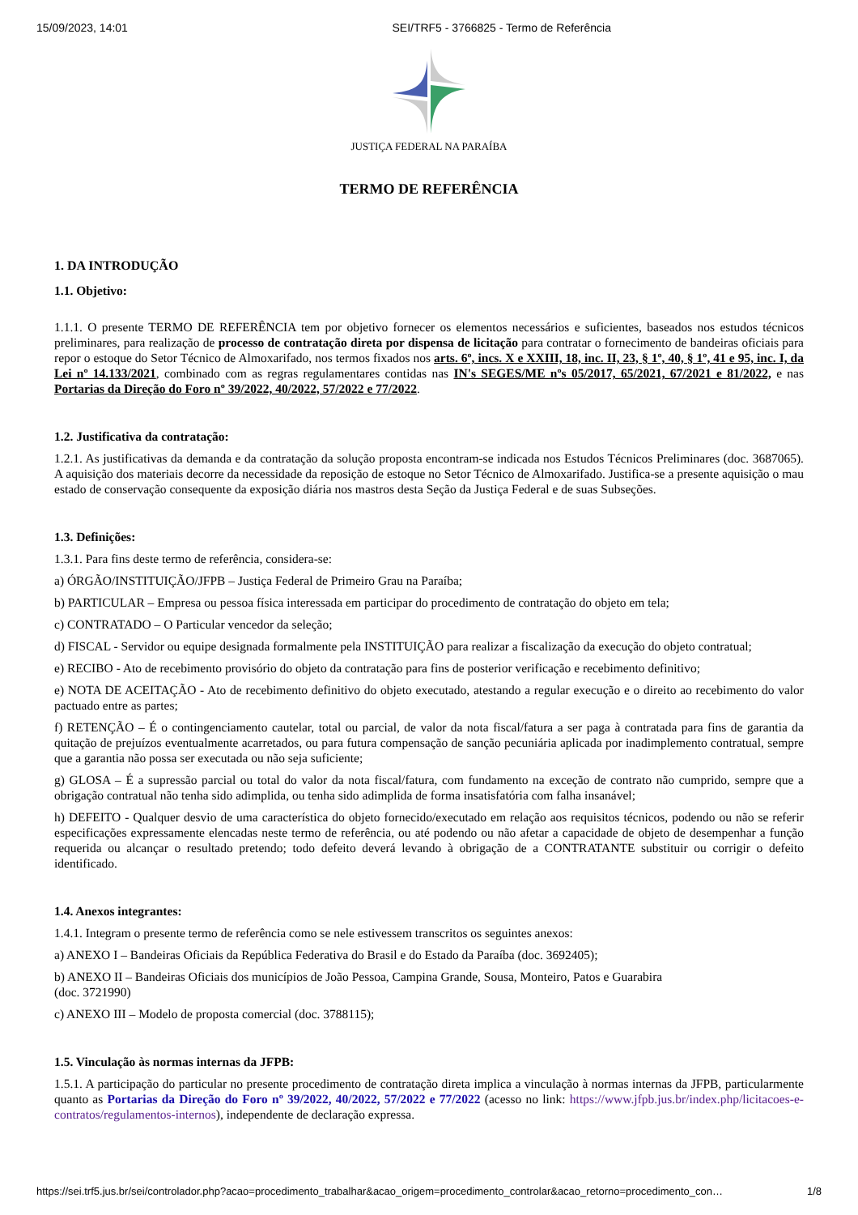15/09/2023, 14:01 SEI/TRF5 - 3766825 - Termo de Referência
JUSTIÇA FEDERAL NA PARAÍBA
TERMO DE REFERÊNCIA
1. DA INTRODUÇÃO
1.1. Objetivo:
1.1.1. O presente TERMO DE REFERÊNCIA tem por objetivo fornecer os elementos necessários e suficientes, baseados nos estudos técnicos preliminares, para realização de processo de contratação direta por dispensa de licitação para contratar o fornecimento de bandeiras oficiais para repor o estoque do Setor Técnico de Almoxarifado, nos termos fixados nos arts. 6º, incs. X e XXIII, 18, inc. II, 23, § 1º, 40, § 1º, 41 e 95, inc. I, da Lei nº 14.133/2021, combinado com as regras regulamentares contidas nas IN's SEGES/ME nºs 05/2017, 65/2021, 67/2021 e 81/2022, e nas Portarias da Direção do Foro nº 39/2022, 40/2022, 57/2022 e 77/2022.
1.2. Justificativa da contratação:
1.2.1. As justificativas da demanda e da contratação da solução proposta encontram-se indicada nos Estudos Técnicos Preliminares (doc. 3687065). A aquisição dos materiais decorre da necessidade da reposição de estoque no Setor Técnico de Almoxarifado. Justifica-se a presente aquisição o mau estado de conservação consequente da exposição diária nos mastros desta Seção da Justiça Federal e de suas Subseções.
1.3. Definições:
1.3.1. Para fins deste termo de referência, considera-se:
a) ÓRGÃO/INSTITUIÇÃO/JFPB – Justiça Federal de Primeiro Grau na Paraíba;
b) PARTICULAR – Empresa ou pessoa física interessada em participar do procedimento de contratação do objeto em tela;
c) CONTRATADO – O Particular vencedor da seleção;
d) FISCAL - Servidor ou equipe designada formalmente pela INSTITUIÇÃO para realizar a fiscalização da execução do objeto contratual;
e) RECIBO - Ato de recebimento provisório do objeto da contratação para fins de posterior verificação e recebimento definitivo;
e) NOTA DE ACEITAÇÃO - Ato de recebimento definitivo do objeto executado, atestando a regular execução e o direito ao recebimento do valor pactuado entre as partes;
f) RETENÇÃO – É o contingenciamento cautelar, total ou parcial, de valor da nota fiscal/fatura a ser paga à contratada para fins de garantia da quitação de prejuízos eventualmente acarretados, ou para futura compensação de sanção pecuniária aplicada por inadimplemento contratual, sempre que a garantia não possa ser executada ou não seja suficiente;
g) GLOSA – É a supressão parcial ou total do valor da nota fiscal/fatura, com fundamento na exceção de contrato não cumprido, sempre que a obrigação contratual não tenha sido adimplida, ou tenha sido adimplida de forma insatisfatória com falha insanável;
h) DEFEITO - Qualquer desvio de uma característica do objeto fornecido/executado em relação aos requisitos técnicos, podendo ou não se referir especificações expressamente elencadas neste termo de referência, ou até podendo ou não afetar a capacidade de objeto de desempenhar a função requerida ou alcançar o resultado pretendo; todo defeito deverá levando à obrigação de a CONTRATANTE substituir ou corrigir o defeito identificado.
1.4. Anexos integrantes:
1.4.1. Integram o presente termo de referência como se nele estivessem transcritos os seguintes anexos:
a) ANEXO I – Bandeiras Oficiais da República Federativa do Brasil e do Estado da Paraíba (doc. 3692405);
b) ANEXO II – Bandeiras Oficiais dos municípios de João Pessoa, Campina Grande, Sousa, Monteiro, Patos e Guarabira
(doc. 3721990)
c) ANEXO III – Modelo de proposta comercial (doc. 3788115);
1.5. Vinculação às normas internas da JFPB:
1.5.1. A participação do particular no presente procedimento de contratação direta implica a vinculação à normas internas da JFPB, particularmente quanto as Portarias da Direção do Foro nº 39/2022, 40/2022, 57/2022 e 77/2022 (acesso no link: https://www.jfpb.jus.br/index.php/licitacoes-e-contratos/regulamentos-internos), independente de declaração expressa.
https://sei.trf5.jus.br/sei/controlador.php?acao=procedimento_trabalhar&acao_origem=procedimento_controlar&acao_retorno=procedimento_con… 1/8